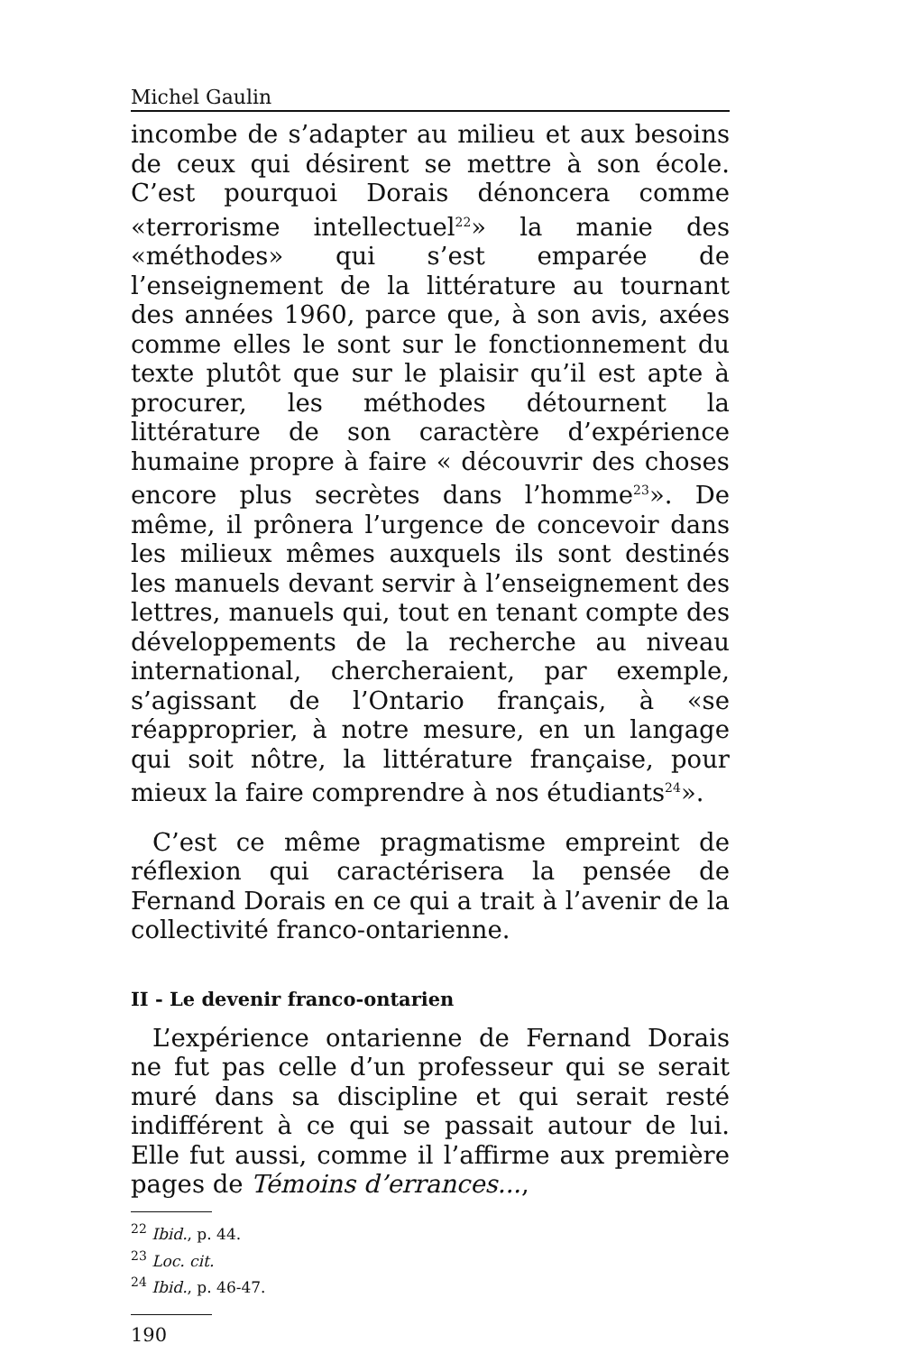Michel Gaulin
incombe de s’adapter au milieu et aux besoins de ceux qui désirent se mettre à son école. C’est pourquoi Dorais dénoncera comme «terrorisme intellectuel<sup>22</sup>» la manie des «méthodes» qui s’est emparée de l’enseignement de la littérature au tournant des années 1960, parce que, à son avis, axées comme elles le sont sur le fonctionnement du texte plutôt que sur le plaisir qu’il est apte à procurer, les méthodes détournent la littérature de son caractère d’expérience humaine propre à faire « découvrir des choses encore plus secrètes dans l’homme<sup>23</sup>». De même, il prônera l’urgence de concevoir dans les milieux mêmes auxquels ils sont destinés les manuels devant servir à l’enseignement des lettres, manuels qui, tout en tenant compte des développements de la recherche au niveau international, chercheraient, par exemple, s’agissant de l’Ontario français, à «se réapproprier, à notre mesure, en un langage qui soit nôtre, la littérature française, pour mieux la faire comprendre à nos étudiants<sup>24</sup>».
C’est ce même pragmatisme empreint de réflexion qui caractérisera la pensée de Fernand Dorais en ce qui a trait à l’avenir de la collectivité franco-ontarienne.
II - Le devenir franco-ontarien
L’expérience ontarienne de Fernand Dorais ne fut pas celle d’un professeur qui se serait muré dans sa discipline et qui serait resté indifférent à ce qui se passait autour de lui. Elle fut aussi, comme il l’affirme aux première pages de Témoins d’errances...,
<sup>22</sup> Ibid., p. 44.
<sup>23</sup> Loc. cit.
<sup>24</sup> Ibid., p. 46-47.
190